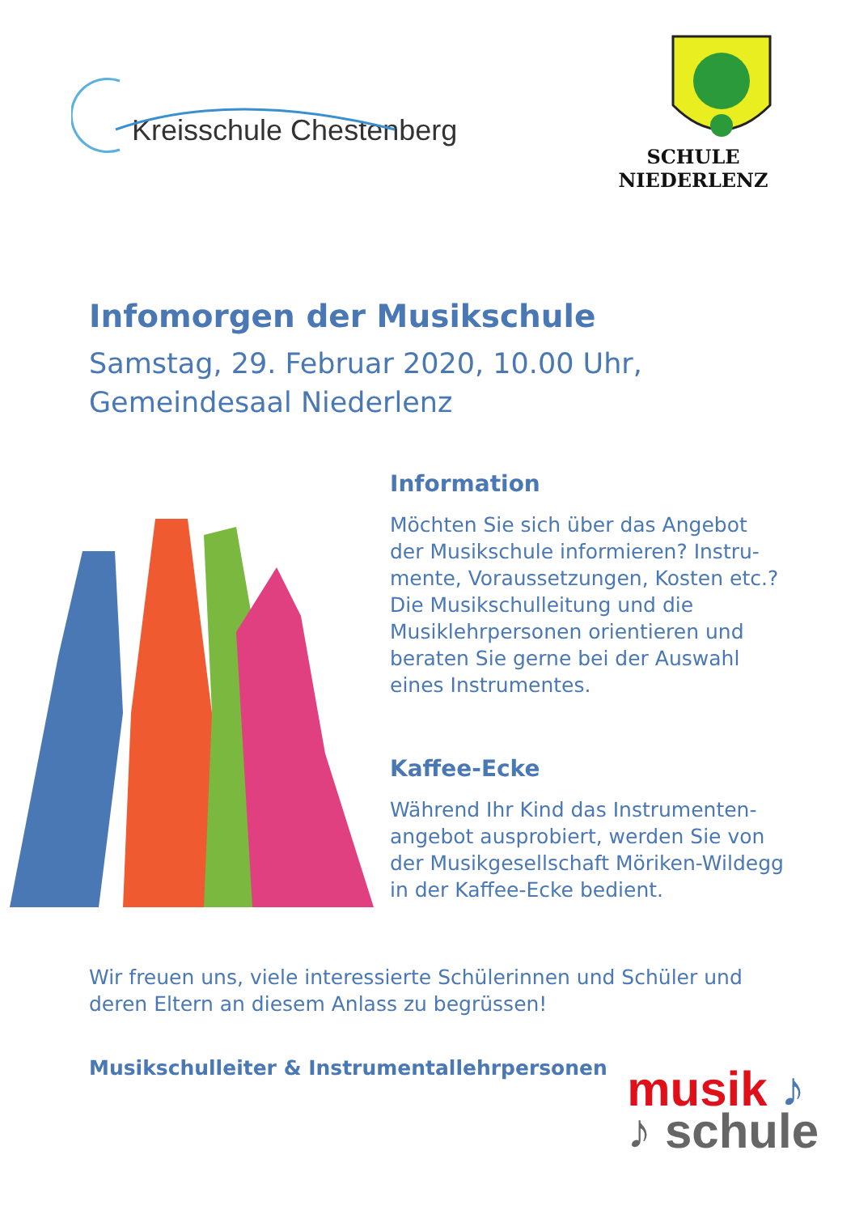Kreisschule Chestenberg
SCHULE NIEDERLENZ
Infomorgen der Musikschule
Samstag, 29. Februar 2020, 10.00 Uhr,
Gemeindesaal Niederlenz
Information
Möchten Sie sich über das Angebot der Musikschule informieren? Instru-mente, Voraussetzungen, Kosten etc.? Die Musikschulleitung und die Musiklehrpersonen orientieren und beraten Sie gerne bei der Auswahl eines Instrumentes.
Kaffee-Ecke
Während Ihr Kind das Instrumenten-angebot ausprobiert, werden Sie von der Musikgesellschaft Möriken-Wildegg in der Kaffee-Ecke bedient.
Wir freuen uns, viele interessierte Schülerinnen und Schüler und deren Eltern an diesem Anlass zu begrüssen!
Musikschulleiter & Instrumentallehrpersonen
musik ♪
♪ schule